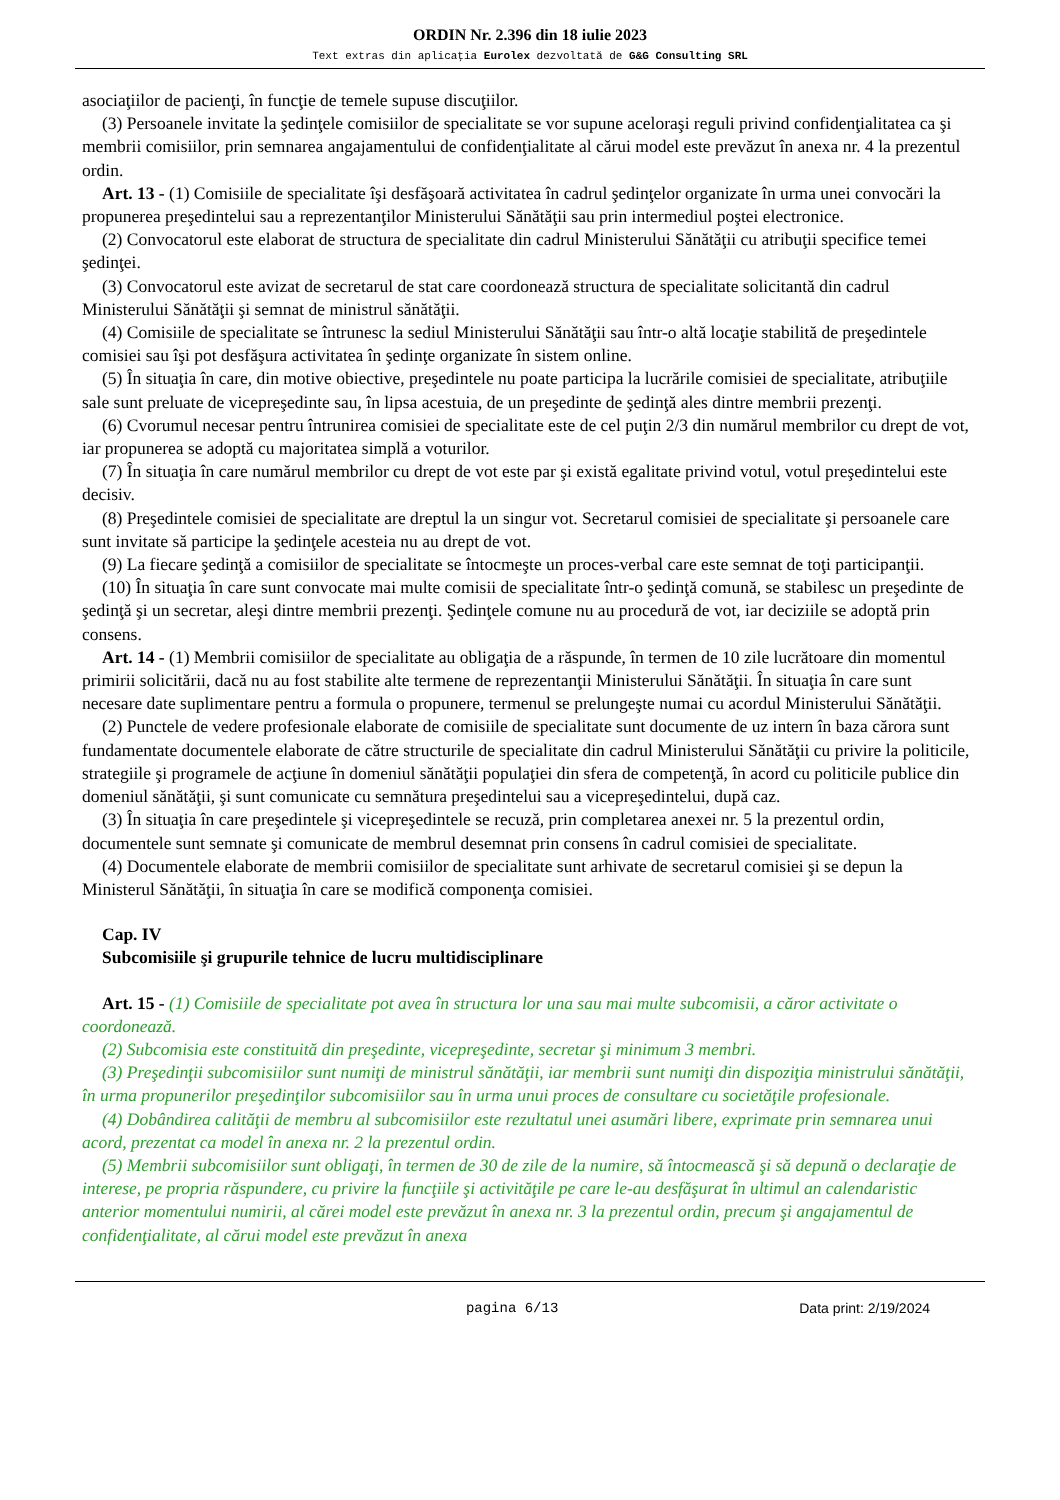ORDIN Nr. 2.396 din 18 iulie 2023
Text extras din aplicaţia Eurolex dezvoltată de G&G Consulting SRL
asociaţiilor de pacienţi, în funcţie de temele supuse discuţiilor.
(3) Persoanele invitate la şedinţele comisiilor de specialitate se vor supune aceloraşi reguli privind confidenţialitatea ca şi membrii comisiilor, prin semnarea angajamentului de confidenţialitate al cărui model este prevăzut în anexa nr. 4 la prezentul ordin.
Art. 13 - (1) Comisiile de specialitate îşi desfăşoară activitatea în cadrul şedinţelor organizate în urma unei convocări la propunerea preşedintelui sau a reprezentanţilor Ministerului Sănătăţii sau prin intermediul poştei electronice.
(2) Convocatorul este elaborat de structura de specialitate din cadrul Ministerului Sănătăţii cu atribuţii specifice temei şedinţei.
(3) Convocatorul este avizat de secretarul de stat care coordonează structura de specialitate solicitantă din cadrul Ministerului Sănătăţii şi semnat de ministrul sănătăţii.
(4) Comisiile de specialitate se întrunesc la sediul Ministerului Sănătăţii sau într-o altă locaţie stabilită de preşedintele comisiei sau îşi pot desfăşura activitatea în şedinţe organizate în sistem online.
(5) În situaţia în care, din motive obiective, preşedintele nu poate participa la lucrările comisiei de specialitate, atribuţiile sale sunt preluate de vicepreşedinte sau, în lipsa acestuia, de un preşedinte de şedinţă ales dintre membrii prezenţi.
(6) Cvorumul necesar pentru întrunirea comisiei de specialitate este de cel puţin 2/3 din numărul membrilor cu drept de vot, iar propunerea se adoptă cu majoritatea simplă a voturilor.
(7) În situaţia în care numărul membrilor cu drept de vot este par şi există egalitate privind votul, votul preşedintelui este decisiv.
(8) Preşedintele comisiei de specialitate are dreptul la un singur vot. Secretarul comisiei de specialitate şi persoanele care sunt invitate să participe la şedinţele acesteia nu au drept de vot.
(9) La fiecare şedinţă a comisiilor de specialitate se întocmeşte un proces-verbal care este semnat de toţi participanţii.
(10) În situaţia în care sunt convocate mai multe comisii de specialitate într-o şedinţă comună, se stabilesc un preşedinte de şedinţă şi un secretar, aleşi dintre membrii prezenţi. Şedinţele comune nu au procedură de vot, iar deciziile se adoptă prin consens.
Art. 14 - (1) Membrii comisiilor de specialitate au obligaţia de a răspunde, în termen de 10 zile lucrătoare din momentul primirii solicitării, dacă nu au fost stabilite alte termene de reprezentanţii Ministerului Sănătăţii. În situaţia în care sunt necesare date suplimentare pentru a formula o propunere, termenul se prelungeşte numai cu acordul Ministerului Sănătăţii.
(2) Punctele de vedere profesionale elaborate de comisiile de specialitate sunt documente de uz intern în baza cărora sunt fundamentate documentele elaborate de către structurile de specialitate din cadrul Ministerului Sănătăţii cu privire la politicile, strategiile şi programele de acţiune în domeniul sănătăţii populaţiei din sfera de competenţă, în acord cu politicile publice din domeniul sănătăţii, şi sunt comunicate cu semnătura preşedintelui sau a vicepreşedintelui, după caz.
(3) În situaţia în care preşedintele şi vicepreşedintele se recuză, prin completarea anexei nr. 5 la prezentul ordin, documentele sunt semnate şi comunicate de membrul desemnat prin consens în cadrul comisiei de specialitate.
(4) Documentele elaborate de membrii comisiilor de specialitate sunt arhivate de secretarul comisiei şi se depun la Ministerul Sănătăţii, în situaţia în care se modifică componenţa comisiei.
Cap. IV
Subcomisiile şi grupurile tehnice de lucru multidisciplinare
Art. 15 - (1) Comisiile de specialitate pot avea în structura lor una sau mai multe subcomisii, a căror activitate o coordonează.
(2) Subcomisia este constituită din preşedinte, vicepreşedinte, secretar şi minimum 3 membri.
(3) Preşedinţii subcomisiilor sunt numiţi de ministrul sănătăţii, iar membrii sunt numiţi din dispoziţia ministrului sănătăţii, în urma propunerilor preşedinţilor subcomisiilor sau în urma unui proces de consultare cu societăţile profesionale.
(4) Dobândirea calităţii de membru al subcomisiilor este rezultatul unei asumări libere, exprimate prin semnarea unui acord, prezentat ca model în anexa nr. 2 la prezentul ordin.
(5) Membrii subcomisiilor sunt obligaţi, în termen de 30 de zile de la numire, să întocmească şi să depună o declaraţie de interese, pe propria răspundere, cu privire la funcţiile şi activităţile pe care le-au desfăşurat în ultimul an calendaristic anterior momentului numirii, al cărei model este prevăzut în anexa nr. 3 la prezentul ordin, precum şi angajamentul de confidenţialitate, al cărui model este prevăzut în anexa
pagina 6/13 Data print: 2/19/2024